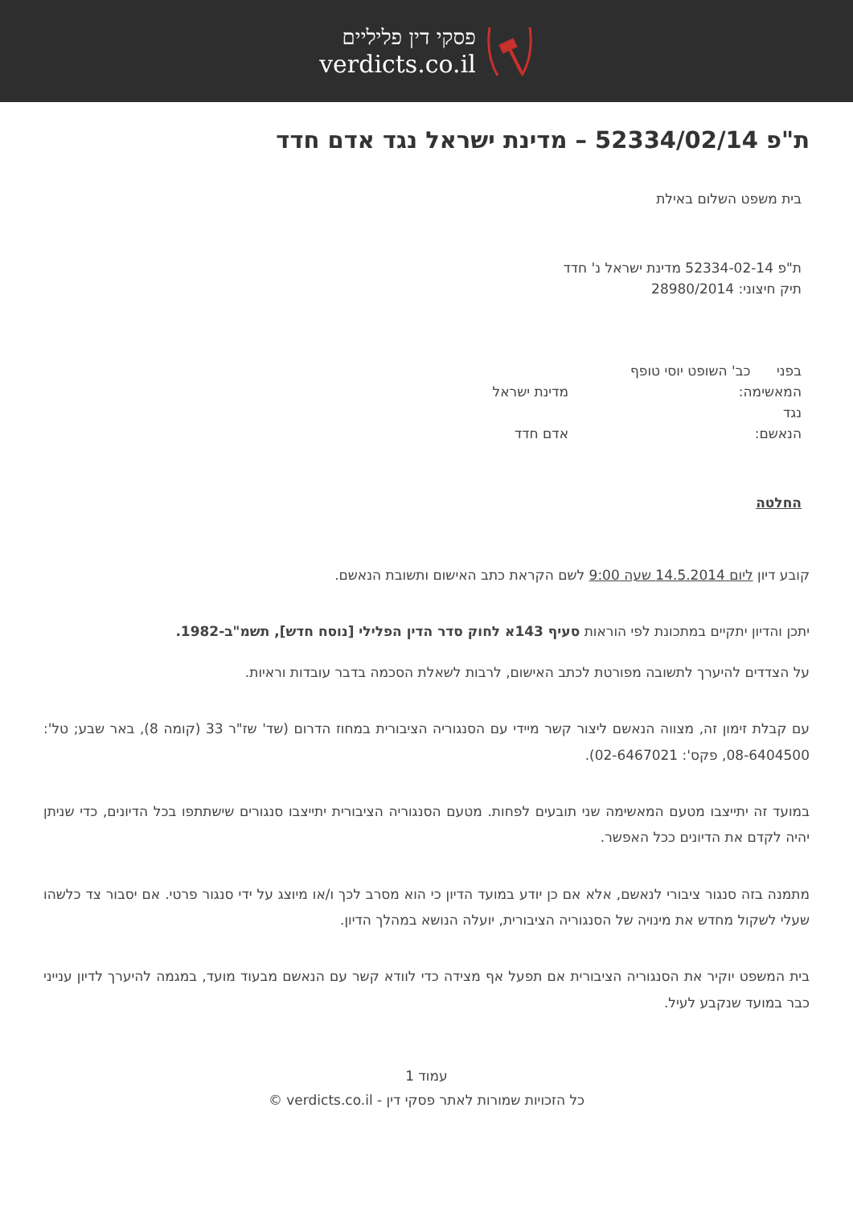פסקי דין פליליים
verdicts.co.il
ת"פ 52334/02/14 – מדינת ישראל נגד אדם חדד
בית משפט השלום באילת
ת"פ 52334-02-14 מדינת ישראל נ' חדד
תיק חיצוני: 28980/2014
בפני כב' השופט יוסי טופף
המאשימה: מדינת ישראל
נגד
הנאשם: אדם חדד
החלטה
קובע דיון ליום 14.5.2014 שעה 9:00 לשם הקראת כתב האישום ותשובת הנאשם.
יתכן והדיון יתקיים במתכונת לפי הוראות סעיף 143א לחוק סדר הדין הפלילי [נוסח חדש], תשמ"ב-1982.
על הצדדים להיערך לתשובה מפורטת לכתב האישום, לרבות לשאלת הסכמה בדבר עובדות וראיות.
עם קבלת זימון זה, מצווה הנאשם ליצור קשר מיידי עם הסנגוריה הציבורית במחוז הדרום (שד' שז"ר 33 (קומה 8), באר שבע; טל': 08-6404500, פקס': 02-6467021).
במועד זה יתייצבו מטעם המאשימה שני תובעים לפחות. מטעם הסנגוריה הציבורית יתייצבו סנגורים שישתתפו בכל הדיונים, כדי שניתן יהיה לקדם את הדיונים ככל האפשר.
מתמנה בזה סנגור ציבורי לנאשם, אלא אם כן יודע במועד הדיון כי הוא מסרב לכך ו/או מיוצג על ידי סנגור פרטי. אם יסבור צד כלשהו שעלי לשקול מחדש את מינויה של הסנגוריה הציבורית, יועלה הנושא במהלך הדיון.
בית המשפט יוקיר את הסנגוריה הציבורית אם תפעל אף מצידה כדי לוודא קשר עם הנאשם מבעוד מועד, במגמה להיערך לדיון ענייני כבר במועד שנקבע לעיל.
עמוד 1
כל הזכויות שמורות לאתר פסקי דין - verdicts.co.il ©